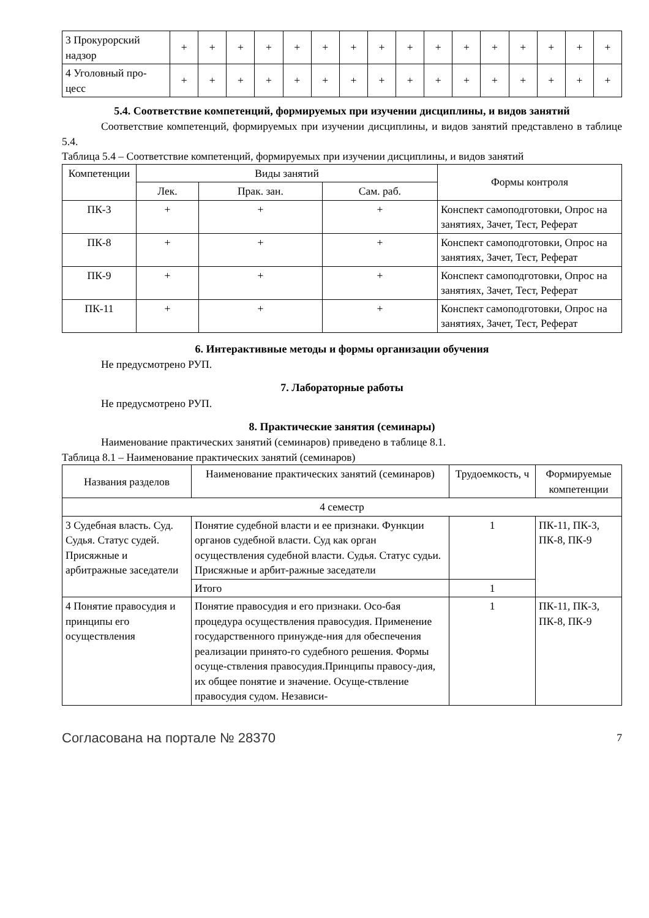| 3 Прокурорский надзор | + | + | + | + | + | + | + | + | + | + | + | + | + | + | + | + |
| 4 Уголовный про-цесс | + | + | + | + | + | + | + | + | + | + | + | + | + | + | + | + |
5.4. Соответствие компетенций, формируемых при изучении дисциплины, и видов занятий
Соответствие компетенций, формируемых при изучении дисциплины, и видов занятий представлено в таблице 5.4.
Таблица 5.4 – Соответствие компетенций, формируемых при изучении дисциплины, и видов занятий
| Компетенции | Виды занятий | | | Формы контроля |
| --- | --- | --- | --- | --- |
| | Лек. | Прак. зан. | Сам. раб. | |
| ПК-3 | + | + | + | Конспект самоподготовки, Опрос на занятиях, Зачет, Тест, Реферат |
| ПК-8 | + | + | + | Конспект самоподготовки, Опрос на занятиях, Зачет, Тест, Реферат |
| ПК-9 | + | + | + | Конспект самоподготовки, Опрос на занятиях, Зачет, Тест, Реферат |
| ПК-11 | + | + | + | Конспект самоподготовки, Опрос на занятиях, Зачет, Тест, Реферат |
6. Интерактивные методы и формы организации обучения
Не предусмотрено РУП.
7. Лабораторные работы
Не предусмотрено РУП.
8. Практические занятия (семинары)
Наименование практических занятий (семинаров) приведено в таблице 8.1.
Таблица 8.1 – Наименование практических занятий (семинаров)
| Названия разделов | Наименование практических занятий (семинаров) | Трудоемкость, ч | Формируемые компетенции |
| --- | --- | --- | --- |
| 4 семестр | | | |
| 3 Судебная власть. Суд. Судья. Статус судей. Присяжные и арбитражные заседатели | Понятие судебной власти и ее признаки. Функции органов судебной власти. Суд как орган осуществления судебной власти. Судья. Статус судьи. Присяжные и арбит-ражные заседатели | 1 | ПК-11, ПК-3, ПК-8, ПК-9 |
| | Итого | 1 | |
| 4 Понятие правосудия и принципы его осуществления | Понятие правосудия и его признаки. Осо-бая процедура осуществления правосудия. Применение государственного принужде-ния для обеспечения реализации принято-го судебного решения. Формы осуще-ствления правосудия.Принципы правосу-дия, их общее понятие и значение. Осуще-ствление правосудия судом. Независи- | 1 | ПК-11, ПК-3, ПК-8, ПК-9 |
Согласована на портале № 28370
7